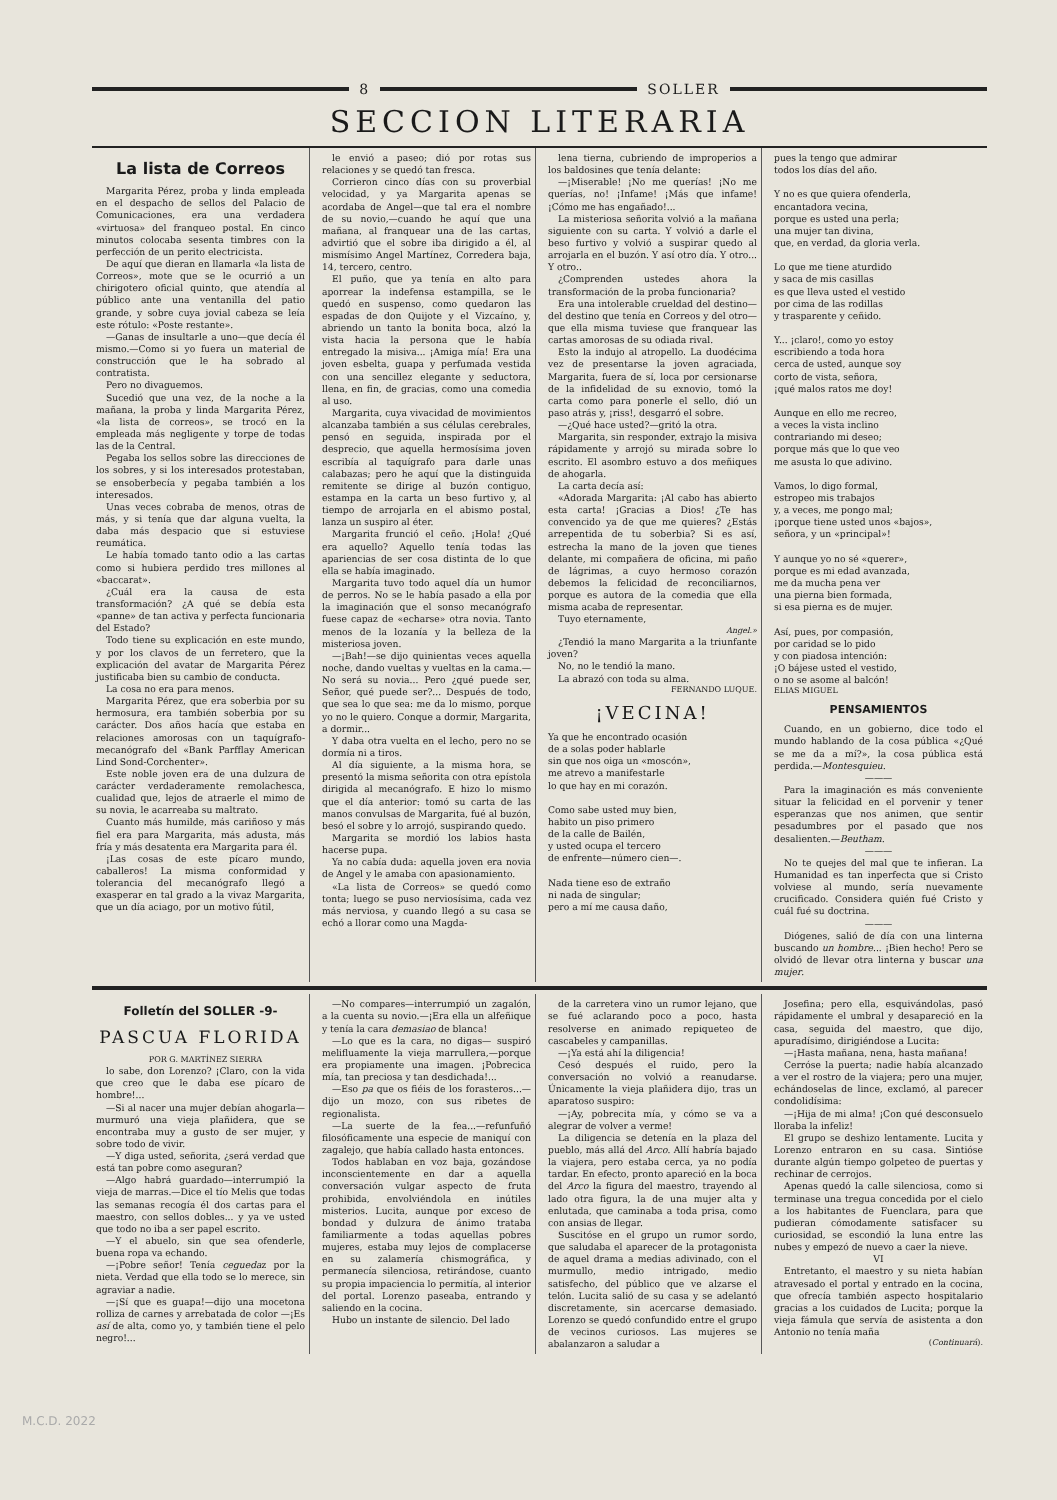8 SOLLER
SECCION LITERARIA
La lista de Correos
Margarita Pérez, proba y linda empleada en el despacho de sellos del Palacio de Comunicaciones, era una verdadera «virtuosa» del franqueo postal. En cinco minutos colocaba sesenta timbres con la perfección de un perito electricista.
De aquí que dieran en llamarla «la lista de Correos», mote que se le ocurrió a un chirigotero oficial quinto, que atendía al público ante una ventanilla del patio grande, y sobre cuya jovial cabeza se leía este rótulo: «Poste restante».
—Ganas de insultarle a uno—que decía él mismo.—Como si yo fuera un material de construcción que le ha sobrado al contratista.
Pero no divaguemos.
Sucedió que una vez, de la noche a la mañana, la proba y linda Margarita Pérez, «la lista de correos», se trocó en la empleada más negligente y torpe de todas las de la Central.
Pegaba los sellos sobre las direcciones de los sobres, y si los interesados protestaban, se ensoberbecía y pegaba también a los interesados.
Unas veces cobraba de menos, otras de más, y si tenía que dar alguna vuelta, la daba más despacio que si estuviese reumática.
Le había tomado tanto odio a las cartas como si hubiera perdido tres millones al «baccarat».
¿Cuál era la causa de esta transformación? ¿A qué se debía esta «panne» de tan activa y perfecta funcionaria del Estado?
Todo tiene su explicación en este mundo, y por los clavos de un ferretero, que la explicación del avatar de Margarita Pérez justificaba bien su cambio de conducta.
La cosa no era para menos.
Margarita Pérez, que era soberbia por su hermosura, era también soberbia por su carácter. Dos años hacía que estaba en relaciones amorosas con un taquígrafo-mecanógrafo del «Bank Parfflay American Lind Sond-Corchenter».
Este noble joven era de una dulzura de carácter verdaderamente remolachesca, cualidad que, lejos de atraerle el mimo de su novia, le acarreaba su maltrato.
Cuanto más humilde, más cariñoso y más fiel era para Margarita, más adusta, más fría y más desatenta era Margarita para él.
¡Las cosas de este pícaro mundo, caballeros! La misma conformidad y tolerancia del mecanógrafo llegó a exasperar en tal grado a la vivaz Margarita, que un día aciago, por un motivo fútil,
le envió a paseo; dió por rotas sus relaciones y se quedó tan fresca.
Corrieron cinco días con su proverbial velocidad, y ya Margarita apenas se acordaba de Angel—que tal era el nombre de su novio,—cuando he aquí que una mañana, al franquear una de las cartas, advirtió que el sobre iba dirigido a él, al mismísimo Angel Martínez, Corredera baja, 14, tercero, centro.
El puño, que ya tenía en alto para aporrear la indefensa estampilla, se le quedó en suspenso, como quedaron las espadas de don Quijote y el Vizcaíno, y, abriendo un tanto la bonita boca, alzó la vista hacia la persona que le había entregado la misiva... ¡Amiga mía! Era una joven esbelta, guapa y perfumada vestida con una sencillez elegante y seductora, llena, en fin, de gracias, como una comedia al uso.
Margarita, cuya vivacidad de movimientos alcanzaba también a sus células cerebrales, pensó en seguida, inspirada por el desprecio, que aquella hermosísima joven escribía al taquígrafo para darle unas calabazas; pero he aquí que la distinguida remitente se dirige al buzón contiguo, estampa en la carta un beso furtivo y, al tiempo de arrojarla en el abismo postal, lanza un suspiro al éter.
Margarita frunció el ceño. ¡Hola! ¿Qué era aquello? Aquello tenía todas las apariencias de ser cosa distinta de lo que ella se había imaginado.
Margarita tuvo todo aquel día un humor de perros. No se le había pasado a ella por la imaginación que el sonso mecanógrafo fuese capaz de «echarse» otra novia. Tanto menos de la lozanía y la belleza de la misteriosa joven.
—¡Bah!—se dijo quinientas veces aquella noche, dando vueltas y vueltas en la cama.—No será su novia... Pero ¿qué puede ser, Señor, qué puede ser?... Después de todo, que sea lo que sea: me da lo mismo, porque yo no le quiero. Conque a dormir, Margarita, a dormir...
Y daba otra vuelta en el lecho, pero no se dormía ni a tiros.
Al día siguiente, a la misma hora, se presentó la misma señorita con otra epístola dirigida al mecanógrafo. E hizo lo mismo que el día anterior: tomó su carta de las manos convulsas de Margarita, fué al buzón, besó el sobre y lo arrojó, suspirando quedo.
Margarita se mordió los labios hasta hacerse pupa.
Ya no cabía duda: aquella joven era novia de Angel y le amaba con apasionamiento.
«La lista de Correos» se quedó como tonta; luego se puso nerviosísima, cada vez más nerviosa, y cuando llegó a su casa se echó a llorar como una Magda-
lena tierna, cubriendo de improperios a los baldosines que tenía delante:
—¡Miserable! ¡No me querías! ¡No me querías, no! ¡Infame! ¡Más que infame! ¡Cómo me has engañado!...
La misteriosa señorita volvió a la mañana siguiente con su carta. Y volvió a darle el beso furtivo y volvió a suspirar quedo al arrojarla en el buzón. Y así otro día. Y otro... Y otro..
¿Comprenden ustedes ahora la transformación de la proba funcionaria?
Era una intolerable crueldad del destino—del destino que tenía en Correos y del otro—que ella misma tuviese que franquear las cartas amorosas de su odiada rival.
Esto la indujo al atropello. La duodécima vez de presentarse la joven agraciada, Margarita, fuera de sí, loca por cersionarse de la infidelidad de su exnovio, tomó la carta como para ponerle el sello, dió un paso atrás y, ¡riss!, desgarró el sobre.
—¿Qué hace usted?—gritó la otra.
Margarita, sin responder, extrajo la misiva rápidamente y arrojó su mirada sobre lo escrito. El asombro estuvo a dos meñiques de ahogarla.
La carta decía así:
«Adorada Margarita: ¡Al cabo has abierto esta carta! ¡Gracias a Dios! ¿Te has convencido ya de que me quieres? ¿Estás arrepentida de tu soberbia? Si es así, estrecha la mano de la joven que tienes delante, mi compañera de oficina, mi paño de lágrimas, a cuyo hermoso corazón debemos la felicidad de reconciliarnos, porque es autora de la comedia que ella misma acaba de representar.
Tuyo eternamente,
Angel.»
¿Tendió la mano Margarita a la triunfante joven?
No, no le tendió la mano.
La abrazó con toda su alma.
FERNANDO LUQUE.
¡VECINA!
Ya que he encontrado ocasión
de a solas poder hablarle
sin que nos oiga un «moscón»,
me atrevo a manifestarle
lo que hay en mi corazón.
Como sabe usted muy bien,
habito un piso primero
de la calle de Bailén,
y usted ocupa el tercero
de enfrente—número cien—.
Nada tiene eso de extraño
ni nada de singular;
pero a mí me causa daño,
pues la tengo que admirar
todos los días del año.
Y no es que quiera ofenderla,
encantadora vecina,
porque es usted una perla;
una mujer tan divina,
que, en verdad, da gloria verla.
Lo que me tiene aturdido
y saca de mis casillas
es que lleva usted el vestido
por cima de las rodillas
y trasparente y ceñido.
Y... ¡claro!, como yo estoy
escribiendo a toda hora
cerca de usted, aunque soy
corto de vista, señora,
¡qué malos ratos me doy!
Aunque en ello me recreo,
a veces la vista inclino
contrariando mi deseo;
porque más que lo que veo
me asusta lo que adivino.
Vamos, lo digo formal,
estropeo mis trabajos
y, a veces, me pongo mal;
¡porque tiene usted unos «bajos»,
señora, y un «principal»!
Y aunque yo no sé «querer»,
porque es mi edad avanzada,
me da mucha pena ver
una pierna bien formada,
si esa pierna es de mujer.
Así, pues, por compasión,
por caridad se lo pido
y con piadosa intención:
¡O bájese usted el vestido,
o no se asome al balcón!
ELIAS MIGUEL
PENSAMIENTOS
Cuando, en un gobierno, dice todo el mundo hablando de la cosa pública «¿Qué se me da a mí?», la cosa pública está perdida.—Montesquieu.
———
Para la imaginación es más conveniente situar la felicidad en el porvenir y tener esperanzas que nos animen, que sentir pesadumbres por el pasado que nos desalienten.—Beutham.
———
No te quejes del mal que te infieran. La Humanidad es tan inperfecta que si Cristo volviese al mundo, sería nuevamente crucificado. Considera quién fué Cristo y cuál fué su doctrina.
———
Diógenes, salió de día con una linterna buscando un hombre... ¡Bien hecho! Pero se olvidó de llevar otra linterna y buscar una mujer.
Folletín del SOLLER -9-
PASCUA FLORIDA
POR G. MARTÍNEZ SIERRA
lo sabe, don Lorenzo? ¡Claro, con la vida que creo que le daba ese pícaro de hombre!...
—Si al nacer una mujer debían ahogarla—murmuró una vieja plañidera, que se encontraba muy a gusto de ser mujer, y sobre todo de vivir.
—Y diga usted, señorita, ¿será verdad que está tan pobre como aseguran?
—Algo habrá guardado—interrumpió la vieja de marras.—Dice el tío Melis que todas las semanas recogía él dos cartas para el maestro, con sellos dobles... y ya ve usted que todo no iba a ser papel escrito.
—Y el abuelo, sin que sea ofenderle, buena ropa va echando.
—¡Pobre señor! Tenía ceguedaz por la nieta. Verdad que ella todo se lo merece, sin agraviar a nadie.
—¡Sí que es guapa!—dijo una mocetona rolliza de carnes y arrebatada de color —¡Es así de alta, como yo, y también tiene el pelo negro!...
—No compares—interrumpió un zagalón, a la cuenta su novio.—¡Era ella un alfeñique y tenía la cara demasiao de blanca!
—Lo que es la cara, no digas— suspiró melifluamente la vieja marrullera,—porque era propiamente una imagen. ¡Pobrecica mía, tan preciosa y tan desdichada!...
—Eso pa que os fiéis de los forasteros...—dijo un mozo, con sus ribetes de regionalista.
—La suerte de la fea...—refunfuñó filosóficamente una especie de maniquí con zagalejo, que había callado hasta entonces.
Todos hablaban en voz baja, gozándose inconscientemente en dar a aquella conversación vulgar aspecto de fruta prohibida, envolviéndola en inútiles misterios. Lucita, aunque por exceso de bondad y dulzura de ánimo trataba familiarmente a todas aquellas pobres mujeres, estaba muy lejos de complacerse en su zalamería chismográfica, y permanecía silenciosa, retirándose, cuanto su propia impaciencia lo permitía, al interior del portal. Lorenzo paseaba, entrando y saliendo en la cocina.
Hubo un instante de silencio. Del lado
de la carretera vino un rumor lejano, que se fué aclarando poco a poco, hasta resolverse en animado repiqueteo de cascabeles y campanillas.
—¡Ya está ahí la diligencia!
Cesó después el ruido, pero la conversación no volvió a reanudarse. Únicamente la vieja plañidera dijo, tras un aparatoso suspiro:
—¡Ay, pobrecita mía, y cómo se va a alegrar de volver a verme!
La diligencia se detenía en la plaza del pueblo, más allá del Arco. Allí habría bajado la viajera, pero estaba cerca, ya no podía tardar. En efecto, pronto apareció en la boca del Arco la figura del maestro, trayendo al lado otra figura, la de una mujer alta y enlutada, que caminaba a toda prisa, como con ansias de llegar.
Suscitóse en el grupo un rumor sordo, que saludaba el aparecer de la protagonista de aquel drama a medias adivinado, con el murmullo, medio intrigado, medio satisfecho, del público que ve alzarse el telón. Lucita salió de su casa y se adelantó discretamente, sin acercarse demasiado. Lorenzo se quedó confundido entre el grupo de vecinos curiosos. Las mujeres se abalanzaron a saludar a
Josefina; pero ella, esquivándolas, pasó rápidamente el umbral y desapareció en la casa, seguida del maestro, que dijo, apuradísimo, dirigiéndose a Lucita:
—¡Hasta mañana, nena, hasta mañana!
Cerróse la puerta; nadie había alcanzado a ver el rostro de la viajera; pero una mujer, echándoselas de lince, exclamó, al parecer condolidísima:
—¡Hija de mi alma! ¡Con qué desconsuelo lloraba la infeliz!
El grupo se deshizo lentamente. Lucita y Lorenzo entraron en su casa. Sintióse durante algún tiempo golpeteo de puertas y rechinar de cerrojos.
Apenas quedó la calle silenciosa, como si terminase una tregua concedida por el cielo a los habitantes de Fuenclara, para que pudieran cómodamente satisfacer su curiosidad, se escondió la luna entre las nubes y empezó de nuevo a caer la nieve.
VI
Entretanto, el maestro y su nieta habían atravesado el portal y entrado en la cocina, que ofrecía también aspecto hospitalario gracias a los cuidados de Lucita; porque la vieja fámula que servía de asistenta a don Antonio no tenía maña
(Continuará).
M.C.D. 2022